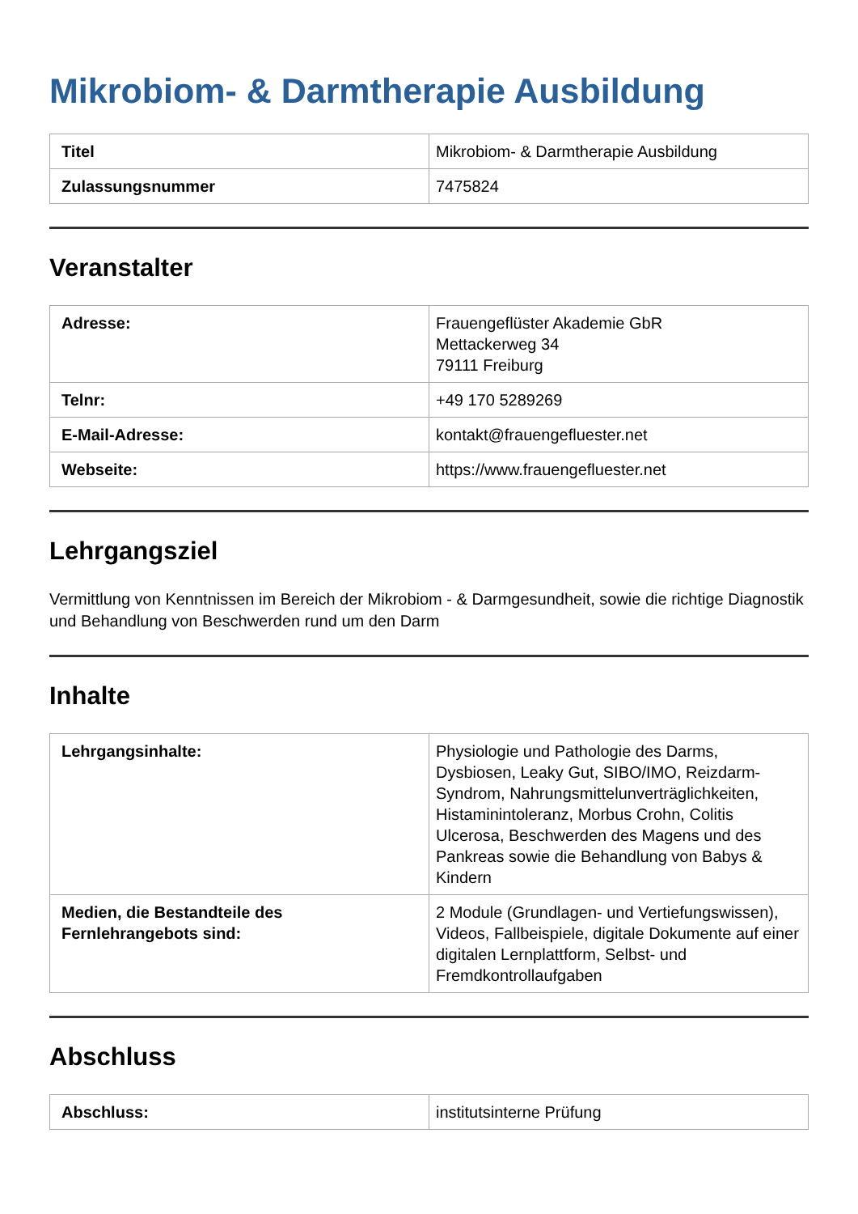Mikrobiom- & Darmtherapie Ausbildung
| Titel | Mikrobiom- & Darmtherapie Ausbildung |
| Zulassungsnummer | 7475824 |
Veranstalter
| Adresse: | Frauengeflüster Akademie GbR Mettackerweg 34 79111 Freiburg |
| Telnr: | +49 170 5289269 |
| E-Mail-Adresse: | kontakt@frauengefluester.net |
| Webseite: | https://www.frauengefluester.net |
Lehrgangsziel
Vermittlung von Kenntnissen im Bereich der Mikrobiom - & Darmgesundheit, sowie die richtige Diagnostik und Behandlung von Beschwerden rund um den Darm
Inhalte
| Lehrgangsinhalte: | Physiologie und Pathologie des Darms, Dysbiosen, Leaky Gut, SIBO/IMO, Reizdarm-Syndrom, Nahrungsmittelunverträglichkeiten, Histaminintoleranz, Morbus Crohn, Colitis Ulcerosa, Beschwerden des Magens und des Pankreas sowie die Behandlung von Babys & Kindern |
| Medien, die Bestandteile des Fernlehrangebots sind: | 2 Module (Grundlagen- und Vertiefungswissen), Videos, Fallbeispiele, digitale Dokumente auf einer digitalen Lernplattform, Selbst- und Fremdkontrollaufgaben |
Abschluss
| Abschluss: | institutsinterne Prüfung |